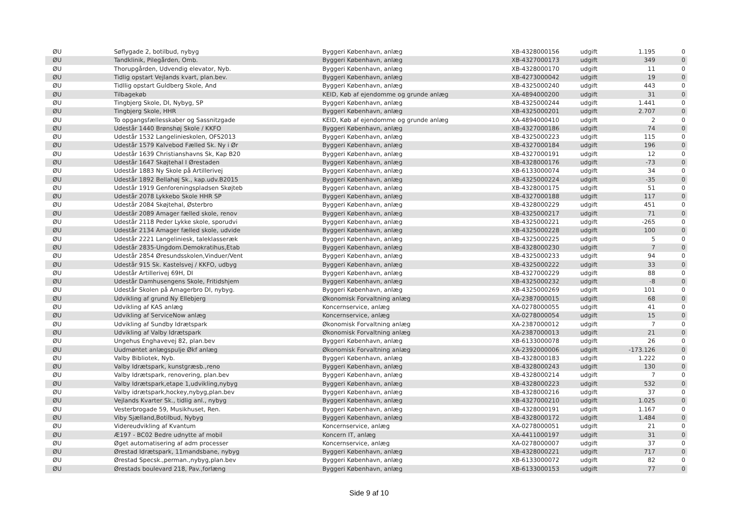| ØU | Søflygade 2, botilbud, nybyg | Byggeri København, anlæg | XB-4328000156 | udgift | 1.195 | 0 |
| ØU | Tandklinik, Pilegården, Omb. | Byggeri København, anlæg | XB-4327000173 | udgift | 349 | 0 |
| ØU | Thorupgården, Udvendig elevator, Nyb. | Byggeri København, anlæg | XB-4328000170 | udgift | 11 | 0 |
| ØU | Tidlig opstart Vejlands kvart, plan.bev. | Byggeri København, anlæg | XB-4273000042 | udgift | 19 | 0 |
| ØU | Tidllig opstart Guldberg Skole, And | Byggeri København, anlæg | XB-4325000240 | udgift | 443 | 0 |
| ØU | Tilbagekøb | KEID, Køb af ejendomme og grunde anlæg | XA-4894000200 | udgift | 31 | 0 |
| ØU | Tingbjerg Skole, DI, Nybyg, SP | Byggeri København, anlæg | XB-4325000244 | udgift | 1.441 | 0 |
| ØU | Tingbjerg Skole, HHR | Byggeri København, anlæg | XB-4325000201 | udgift | 2.707 | 0 |
| ØU | To opgangsfællesskaber og Sassnitzgade | KEID, Køb af ejendomme og grunde anlæg | XA-4894000410 | udgift | 2 | 0 |
| ØU | Udestår 1440 Brønshøj Skole / KKFO | Byggeri København, anlæg | XB-4327000186 | udgift | 74 | 0 |
| ØU | Udestår 1532 Langelinieskolen, OFS2013 | Byggeri København, anlæg | XB-4325000223 | udgift | 115 | 0 |
| ØU | Udestår 1579 Kalvebod Fælled Sk. Ny i Ør | Byggeri København, anlæg | XB-4327000184 | udgift | 196 | 0 |
| ØU | Udestår 1639 Christianshavns Sk, Kap B20 | Byggeri København, anlæg | XB-4327000191 | udgift | 12 | 0 |
| ØU | Udestår 1647 Skøjtehal I Ørestaden | Byggeri København, anlæg | XB-4328000176 | udgift | -73 | 0 |
| ØU | Udestår 1883 Ny Skole på Artillerivej | Byggeri København, anlæg | XB-6133000074 | udgift | 34 | 0 |
| ØU | Udestår 1892 Bellahøj Sk., kap.udv.B2015 | Byggeri København, anlæg | XB-4325000224 | udgift | -35 | 0 |
| ØU | Udestår 1919 Genforeningspladsen Skøjteb | Byggeri København, anlæg | XB-4328000175 | udgift | 51 | 0 |
| ØU | Udestår 2078 Lykkebo Skole HHR SP | Byggeri København, anlæg | XB-4327000188 | udgift | 117 | 0 |
| ØU | Udestår 2084 Skøjtehal, Østerbro | Byggeri København, anlæg | XB-4328000229 | udgift | 451 | 0 |
| ØU | Udestår 2089 Amager fælled skole, renov | Byggeri København, anlæg | XB-4325000217 | udgift | 71 | 0 |
| ØU | Udestår 2118 Peder Lykke skole, sporudvi | Byggeri København, anlæg | XB-4325000221 | udgift | -265 | 0 |
| ØU | Udestår 2134 Amager fælled skole, udvide | Byggeri København, anlæg | XB-4325000228 | udgift | 100 | 0 |
| ØU | Udestår 2221 Langeliniesk, taleklasseræk | Byggeri København, anlæg | XB-4325000225 | udgift | 5 | 0 |
| ØU | Udestår 2835-Ungdom.Demokratihus,Etab | Byggeri København, anlæg | XB-4328000230 | udgift | 7 | 0 |
| ØU | Udestår 2854 Øresundsskolen,Vinduer/Vent | Byggeri København, anlæg | XB-4325000233 | udgift | 94 | 0 |
| ØU | Udestår 915 Sk. Kastelsvej / KKFO, udbyg | Byggeri København, anlæg | XB-4325000222 | udgift | 33 | 0 |
| ØU | Udestår Artillerivej 69H, DI | Byggeri København, anlæg | XB-4327000229 | udgift | 88 | 0 |
| ØU | Udestår Damhusengens Skole, Fritidshjem | Byggeri København, anlæg | XB-4325000232 | udgift | -8 | 0 |
| ØU | Udestår Skolen på Amagerbro DI, nybyg. | Byggeri København, anlæg | XB-4325000269 | udgift | 101 | 0 |
| ØU | Udvikling af grund Ny Ellebjerg | Økonomisk Forvaltning anlæg | XA-2387000015 | udgift | 68 | 0 |
| ØU | Udvikling af KAS anlæg | Koncernservice, anlæg | XA-0278000055 | udgift | 41 | 0 |
| ØU | Udvikling af ServiceNow anlæg | Koncernservice, anlæg | XA-0278000054 | udgift | 15 | 0 |
| ØU | Udvikling af Sundby Idrætspark | Økonomisk Forvaltning anlæg | XA-2387000012 | udgift | 7 | 0 |
| ØU | Udvikling af Valby Idrætspark | Økonomisk Forvaltning anlæg | XA-2387000013 | udgift | 21 | 0 |
| ØU | Ungehus Enghavevej 82, plan.bev | Byggeri København, anlæg | XB-6133000078 | udgift | 26 | 0 |
| ØU | Uudmøntet anlægspulje Økf anlæg | Økonomisk Forvaltning anlæg | XA-2392000006 | udgift | -173.126 | 0 |
| ØU | Valby Bibliotek, Nyb. | Byggeri København, anlæg | XB-4328000183 | udgift | 1.222 | 0 |
| ØU | Valby Idrætspark, kunstgræsb.,reno | Byggeri København, anlæg | XB-4328000243 | udgift | 130 | 0 |
| ØU | Valby Idrætspark, renovering, plan.bev | Byggeri København, anlæg | XB-4328000214 | udgift | 7 | 0 |
| ØU | Valby Idrætspark,etape 1,udvikling,nybyg | Byggeri København, anlæg | XB-4328000223 | udgift | 532 | 0 |
| ØU | Valby idrætspark,hockey,nybyg,plan.bev | Byggeri København, anlæg | XB-4328000216 | udgift | 37 | 0 |
| ØU | Vejlands Kvarter Sk., tidlig anl., nybyg | Byggeri København, anlæg | XB-4327000210 | udgift | 1.025 | 0 |
| ØU | Vesterbrogade 59, Musikhuset, Ren. | Byggeri København, anlæg | XB-4328000191 | udgift | 1.167 | 0 |
| ØU | Viby Sjælland,Botilbud, Nybyg | Byggeri København, anlæg | XB-4328000172 | udgift | 1.484 | 0 |
| ØU | Videreudvikling af Kvantum | Koncernservice, anlæg | XA-0278000051 | udgift | 21 | 0 |
| ØU | Æ197 - BC02 Bedre udnytte af mobil | Koncern IT, anlæg | XA-4411000197 | udgift | 31 | 0 |
| ØU | Øget automatisering af adm processer | Koncernservice, anlæg | XA-0278000007 | udgift | 37 | 0 |
| ØU | Ørestad Idrætspark, 11mandsbane, nybyg | Byggeri København, anlæg | XB-4328000221 | udgift | 717 | 0 |
| ØU | Ørestad Specsk.,perman.,nybyg,plan.bev | Byggeri København, anlæg | XB-6133000072 | udgift | 82 | 0 |
| ØU | Ørestads boulevard 218, Pav.,forlæng | Byggeri København, anlæg | XB-6133000153 | udgift | 77 | 0 |
Side 9 af 10